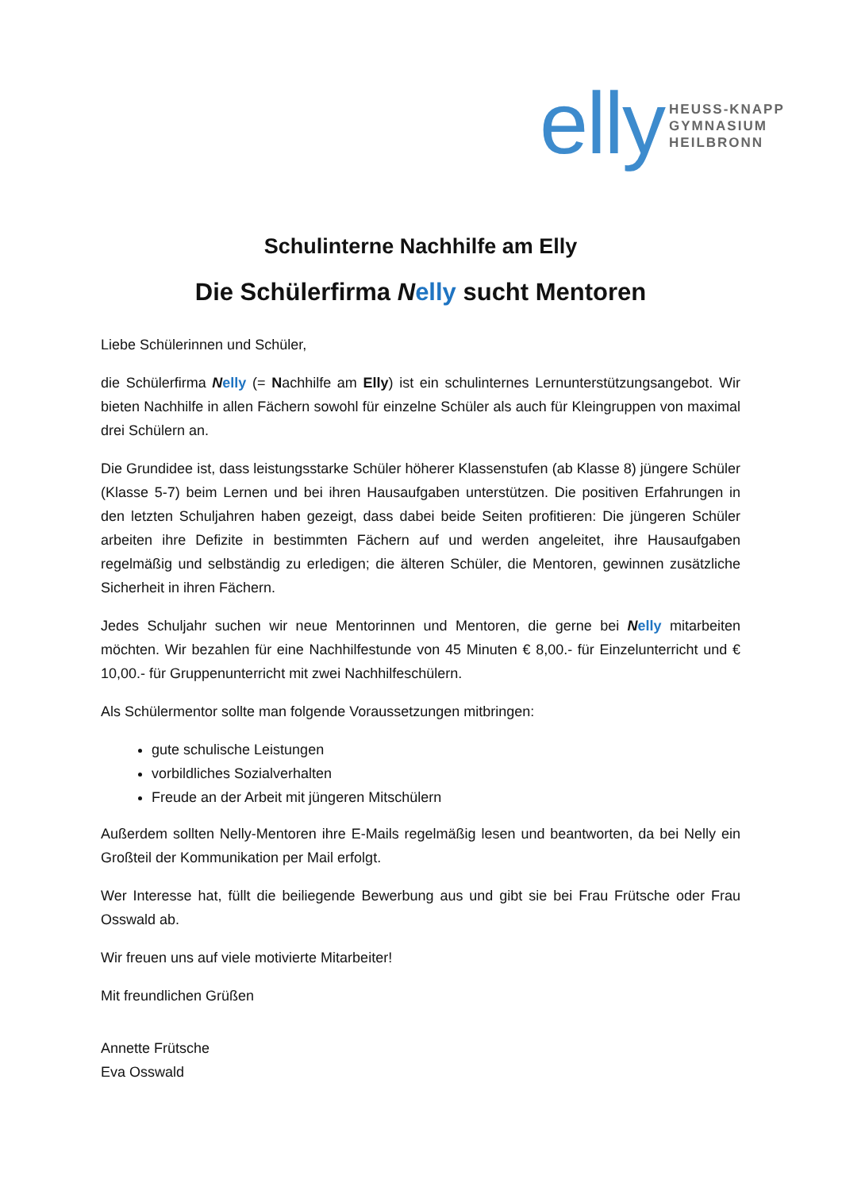elly HEUSS-KNAPP
GYMNASIUM
HEILBRONN
Schulinterne Nachhilfe am Elly
Die Schülerfirma Nelly sucht Mentoren
Liebe Schülerinnen und Schüler,
die Schülerfirma Nelly (= Nachhilfe am Elly) ist ein schulinternes Lernunterstützungsangebot. Wir bieten Nachhilfe in allen Fächern sowohl für einzelne Schüler als auch für Kleingruppen von maximal drei Schülern an.
Die Grundidee ist, dass leistungsstarke Schüler höherer Klassenstufen (ab Klasse 8) jüngere Schüler (Klasse 5-7) beim Lernen und bei ihren Hausaufgaben unterstützen. Die positiven Erfahrungen in den letzten Schuljahren haben gezeigt, dass dabei beide Seiten profitieren: Die jüngeren Schüler arbeiten ihre Defizite in bestimmten Fächern auf und werden angeleitet, ihre Hausaufgaben regelmäßig und selbständig zu erledigen; die älteren Schüler, die Mentoren, gewinnen zusätzliche Sicherheit in ihren Fächern.
Jedes Schuljahr suchen wir neue Mentorinnen und Mentoren, die gerne bei Nelly mitarbeiten möchten. Wir bezahlen für eine Nachhilfestunde von 45 Minuten € 8,00.- für Einzelunterricht und € 10,00.- für Gruppenunterricht mit zwei Nachhilfeschülern.
Als Schülermentor sollte man folgende Voraussetzungen mitbringen:
gute schulische Leistungen
vorbildliches Sozialverhalten
Freude an der Arbeit mit jüngeren Mitschülern
Außerdem sollten Nelly-Mentoren ihre E-Mails regelmäßig lesen und beantworten, da bei Nelly ein Großteil der Kommunikation per Mail erfolgt.
Wer Interesse hat, füllt die beiliegende Bewerbung aus und gibt sie bei Frau Frütsche oder Frau Osswald ab.
Wir freuen uns auf viele motivierte Mitarbeiter!
Mit freundlichen Grüßen
Annette Frütsche
Eva Osswald